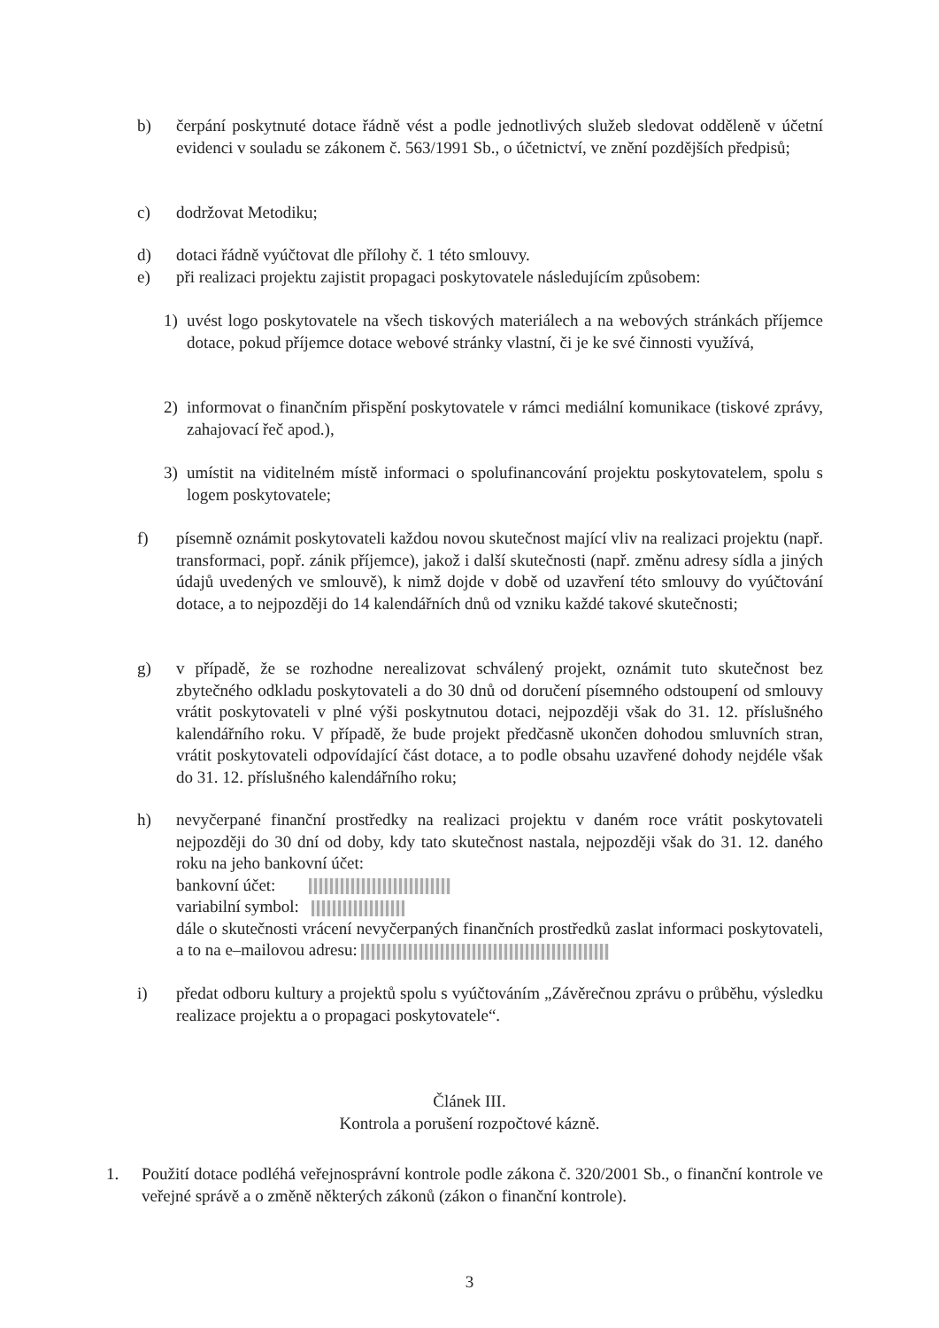b) čerpání poskytnuté dotace řádně vést a podle jednotlivých služeb sledovat odděleně v účetní evidenci v souladu se zákonem č. 563/1991 Sb., o účetnictví, ve znění pozdějších předpisů;
c) dodržovat Metodiku;
d) dotaci řádně vyúčtovat dle přílohy č. 1 této smlouvy.
e) při realizaci projektu zajistit propagaci poskytovatele následujícím způsobem:
1) uvést logo poskytovatele na všech tiskových materiálech a na webových stránkách příjemce dotace, pokud příjemce dotace webové stránky vlastní, či je ke své činnosti využívá,
2) informovat o finančním přispění poskytovatele v rámci mediální komunikace (tiskové zprávy, zahajovací řeč apod.),
3) umístit na viditelném místě informaci o spolufinancování projektu poskytovatelem, spolu s logem poskytovatele;
f) písemně oznámit poskytovateli každou novou skutečnost mající vliv na realizaci projektu (např. transformaci, popř. zánik příjemce), jakož i další skutečnosti (např. změnu adresy sídla a jiných údajů uvedených ve smlouvě), k nimž dojde v době od uzavření této smlouvy do vyúčtování dotace, a to nejpozději do 14 kalendářních dnů od vzniku každé takové skutečnosti;
g) v případě, že se rozhodne nerealizovat schválený projekt, oznámit tuto skutečnost bez zbytečného odkladu poskytovateli a do 30 dnů od doručení písemného odstoupení od smlouvy vrátit poskytovateli v plné výši poskytnutou dotaci, nejpozději však do 31. 12. příslušného kalendářního roku. V případě, že bude projekt předčasně ukončen dohodou smluvních stran, vrátit poskytovateli odpovídající část dotace, a to podle obsahu uzavřené dohody nejdéle však do 31. 12. příslušného kalendářního roku;
h) nevyčerpané finanční prostředky na realizaci projektu v daném roce vrátit poskytovateli nejpozději do 30 dní od doby, kdy tato skutečnost nastala, nejpozději však do 31. 12. daného roku na jeho bankovní účet:
bankovní účet:
variabilní symbol:
dále o skutečnosti vrácení nevyčerpaných finančních prostředků zaslat informaci poskytovateli, a to na e–mailovou adresu:
i) předat odboru kultury a projektů spolu s vyúčtováním „Závěrečnou zprávu o průběhu, výsledku realizace projektu a o propagaci poskytovatele“.
Článek III.
Kontrola a porušení rozpočtové kázně.
1. Použití dotace podléhá veřejnosprávní kontrole podle zákona č. 320/2001 Sb., o finanční kontrole ve veřejné správě a o změně některých zákonů (zákon o finanční kontrole).
3